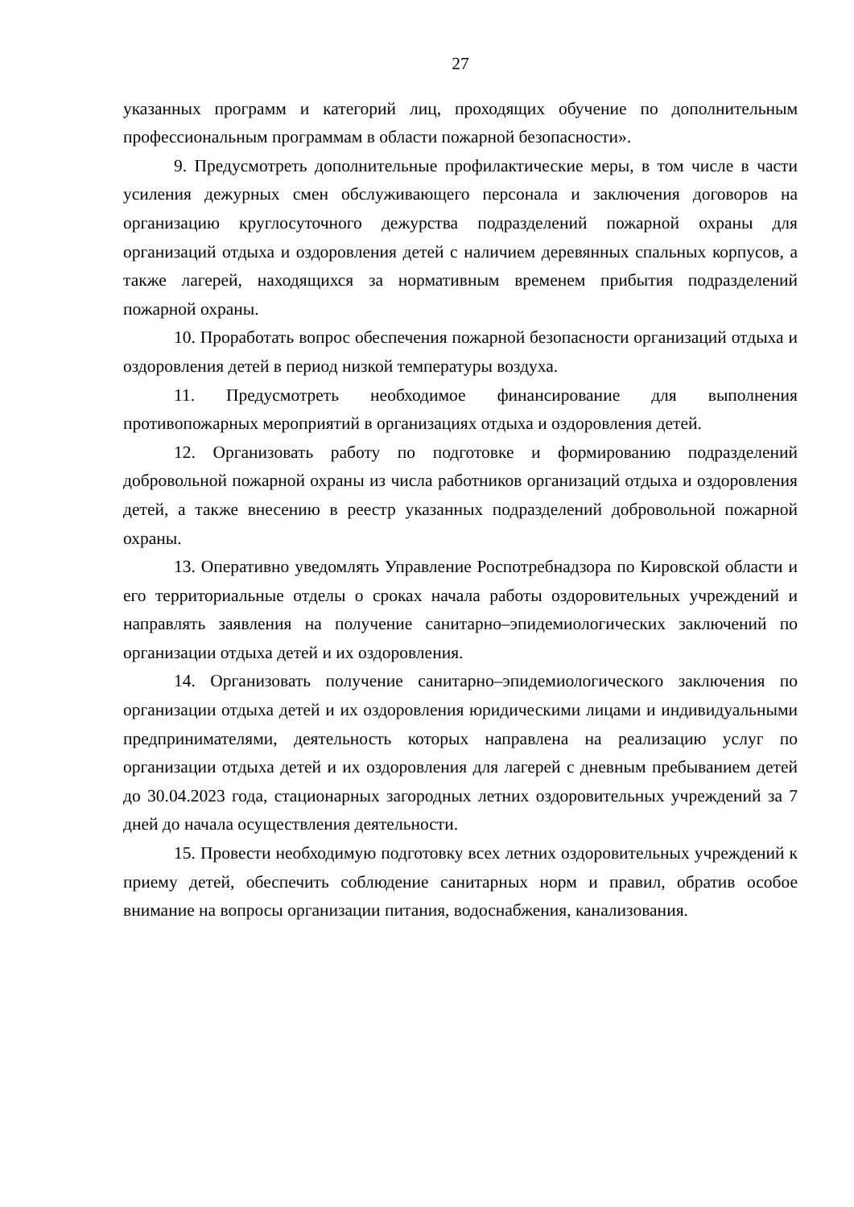27
указанных программ и категорий лиц, проходящих обучение по дополнительным профессиональным программам в области пожарной безопасности».
9. Предусмотреть дополнительные профилактические меры, в том числе в части усиления дежурных смен обслуживающего персонала и заключения договоров на организацию круглосуточного дежурства подразделений пожарной охраны для организаций отдыха и оздоровления детей с наличием деревянных спальных корпусов, а также лагерей, находящихся за нормативным временем прибытия подразделений пожарной охраны.
10. Проработать вопрос обеспечения пожарной безопасности организаций отдыха и оздоровления детей в период низкой температуры воздуха.
11. Предусмотреть необходимое финансирование для выполнения противопожарных мероприятий в организациях отдыха и оздоровления детей.
12. Организовать работу по подготовке и формированию подразделений добровольной пожарной охраны из числа работников организаций отдыха и оздоровления детей, а также внесению в реестр указанных подразделений добровольной пожарной охраны.
13. Оперативно уведомлять Управление Роспотребнадзора по Кировской области и его территориальные отделы о сроках начала работы оздоровительных учреждений и направлять заявления на получение санитарно–эпидемиологических заключений по организации отдыха детей и их оздоровления.
14. Организовать получение санитарно–эпидемиологического заключения по организации отдыха детей и их оздоровления юридическими лицами и индивидуальными предпринимателями, деятельность которых направлена на реализацию услуг по организации отдыха детей и их оздоровления для лагерей с дневным пребыванием детей до 30.04.2023 года, стационарных загородных летних оздоровительных учреждений за 7 дней до начала осуществления деятельности.
15. Провести необходимую подготовку всех летних оздоровительных учреждений к приему детей, обеспечить соблюдение санитарных норм и правил, обратив особое внимание на вопросы организации питания, водоснабжения, канализования.